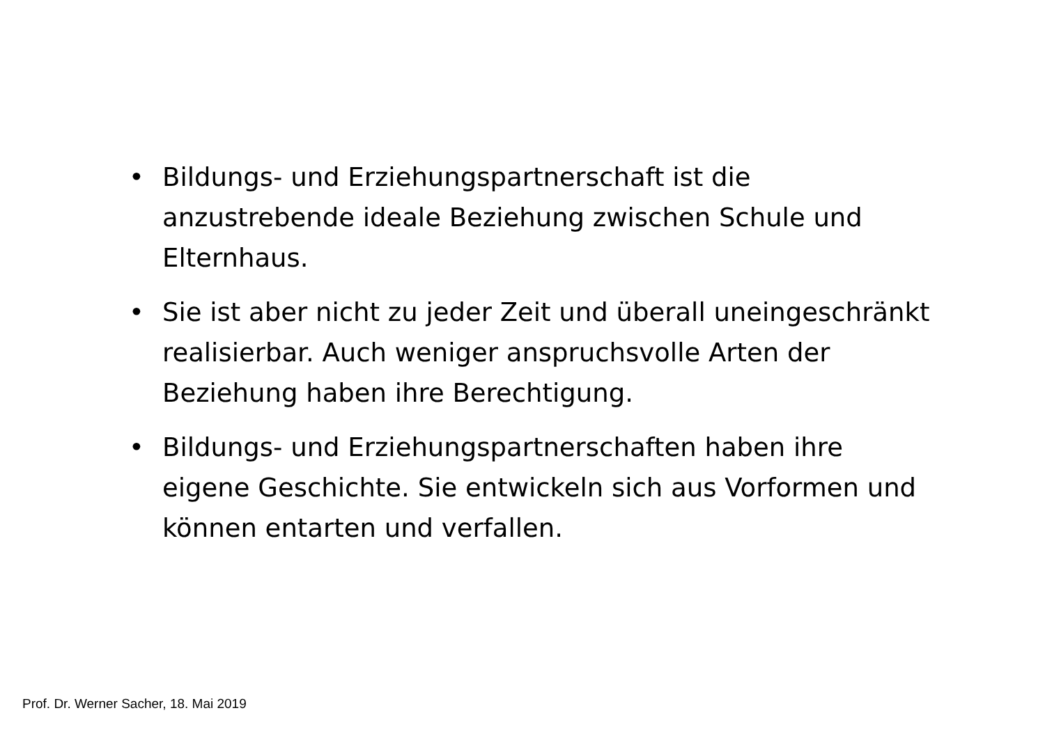• Bildungs- und Erziehungspartnerschaft ist die anzustrebende ideale Beziehung zwischen Schule und Elternhaus.
• Sie ist aber nicht zu jeder Zeit und überall uneingeschränkt realisierbar. Auch weniger anspruchsvolle Arten der Beziehung haben ihre Berechtigung.
• Bildungs- und Erziehungspartnerschaften haben ihre eigene Geschichte. Sie entwickeln sich aus Vorformen und können entarten und verfallen.
Prof. Dr. Werner Sacher, 18. Mai 2019